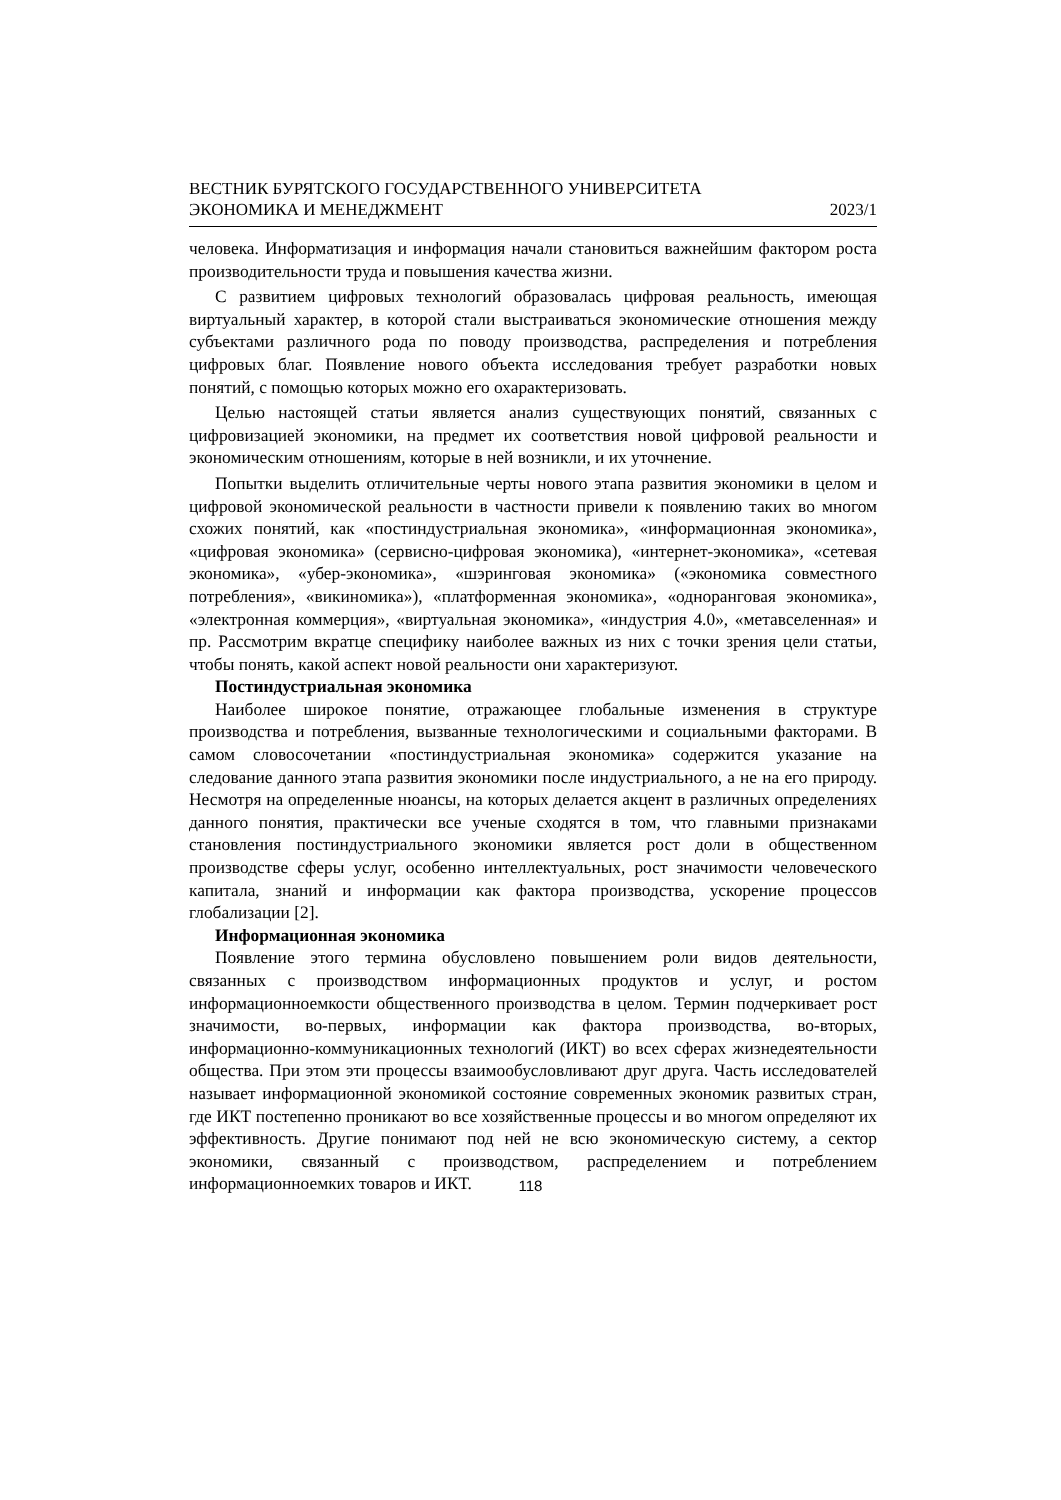ВЕСТНИК БУРЯТСКОГО ГОСУДАРСТВЕННОГО УНИВЕРСИТЕТА
ЭКОНОМИКА И МЕНЕДЖМЕНТ 2023/1
человека. Информатизация и информация начали становиться важнейшим фактором роста производительности труда и повышения качества жизни.
С развитием цифровых технологий образовалась цифровая реальность, имеющая виртуальный характер, в которой стали выстраиваться экономические отношения между субъектами различного рода по поводу производства, распределения и потребления цифровых благ. Появление нового объекта исследования требует разработки новых понятий, с помощью которых можно его охарактеризовать.
Целью настоящей статьи является анализ существующих понятий, связанных с цифровизацией экономики, на предмет их соответствия новой цифровой реальности и экономическим отношениям, которые в ней возникли, и их уточнение.
Попытки выделить отличительные черты нового этапа развития экономики в целом и цифровой экономической реальности в частности привели к появлению таких во многом схожих понятий, как «постиндустриальная экономика», «информационная экономика», «цифровая экономика» (сервисно-цифровая экономика), «интернет-экономика», «сетевая экономика», «убер-экономика», «шэринговая экономика» («экономика совместного потребления», «викиномика»), «платформенная экономика», «одноранговая экономика», «электронная коммерция», «виртуальная экономика», «индустрия 4.0», «метавселенная» и пр. Рассмотрим вкратце специфику наиболее важных из них с точки зрения цели статьи, чтобы понять, какой аспект новой реальности они характеризуют.
Постиндустриальная экономика
Наиболее широкое понятие, отражающее глобальные изменения в структуре производства и потребления, вызванные технологическими и социальными факторами. В самом словосочетании «постиндустриальная экономика» содержится указание на следование данного этапа развития экономики после индустриального, а не на его природу. Несмотря на определенные нюансы, на которых делается акцент в различных определениях данного понятия, практически все ученые сходятся в том, что главными признаками становления постиндустриального экономики является рост доли в общественном производстве сферы услуг, особенно интеллектуальных, рост значимости человеческого капитала, знаний и информации как фактора производства, ускорение процессов глобализации [2].
Информационная экономика
Появление этого термина обусловлено повышением роли видов деятельности, связанных с производством информационных продуктов и услуг, и ростом информационноемкости общественного производства в целом. Термин подчеркивает рост значимости, во-первых, информации как фактора производства, во-вторых, информационно-коммуникационных технологий (ИКТ) во всех сферах жизнедеятельности общества. При этом эти процессы взаимообусловливают друг друга. Часть исследователей называет информационной экономикой состояние современных экономик развитых стран, где ИКТ постепенно проникают во все хозяйственные процессы и во многом определяют их эффективность. Другие понимают под ней не всю экономическую систему, а сектор экономики, связанный с производством, распределением и потреблением информационноемких товаров и ИКТ.
118